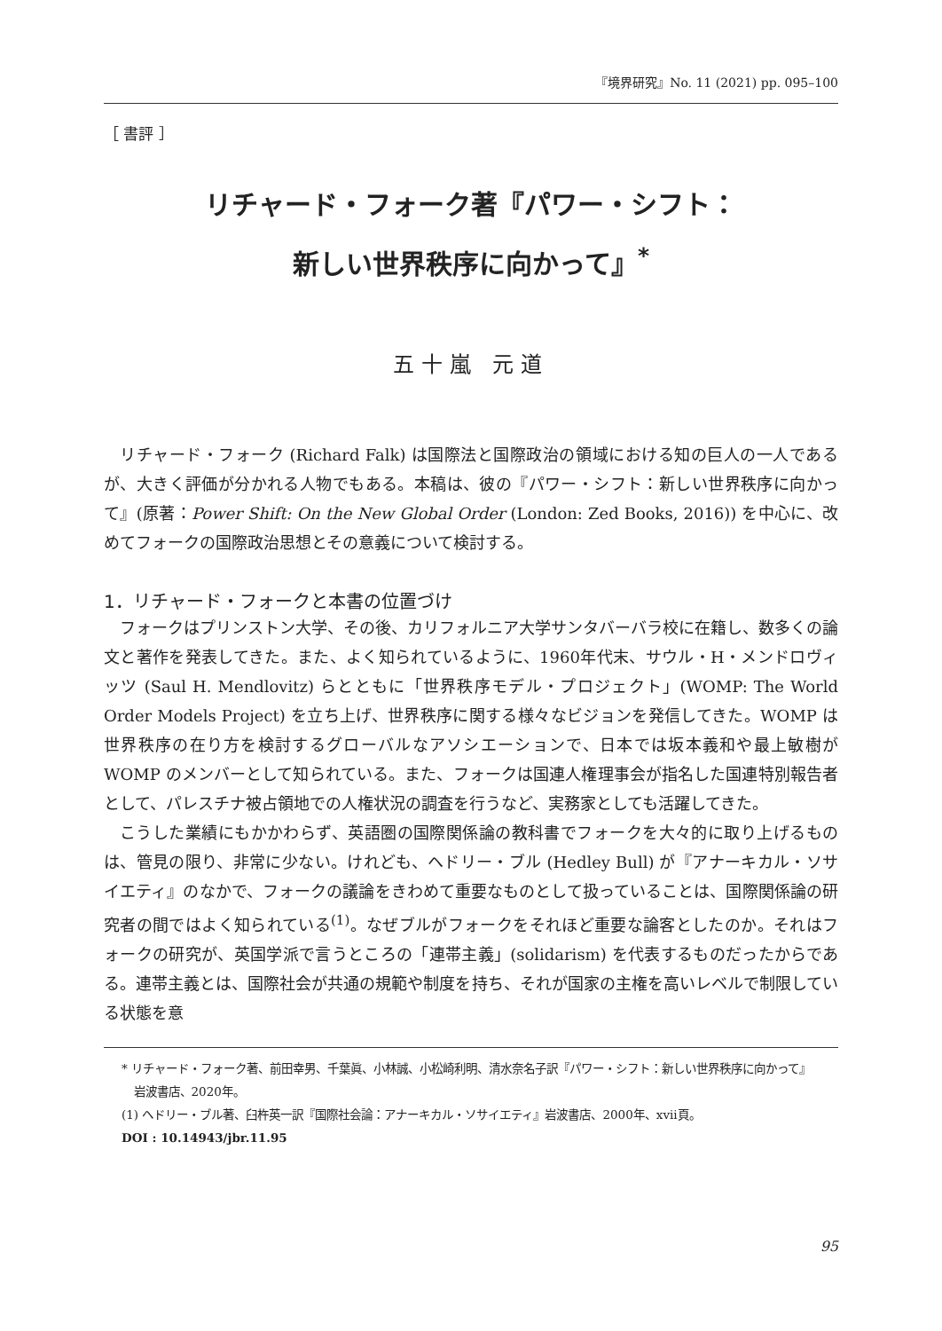『境界研究』No. 11 (2021) pp. 095–100
［ 書評 ］
リチャード・フォーク著『パワー・シフト：
新しい世界秩序に向かって』<sup>*</sup>
五十嵐 元道
リチャード・フォーク (Richard Falk) は国際法と国際政治の領域における知の巨人の一人であるが、大きく評価が分かれる人物でもある。本稿は、彼の『パワー・シフト：新しい世界秩序に向かって』(原著：Power Shift: On the New Global Order (London: Zed Books, 2016)) を中心に、改めてフォークの国際政治思想とその意義について検討する。
1．リチャード・フォークと本書の位置づけ
フォークはプリンストン大学、その後、カリフォルニア大学サンタバーバラ校に在籍し、数多くの論文と著作を発表してきた。また、よく知られているように、1960年代末、サウル・H・メンドロヴィッツ (Saul H. Mendlovitz) らとともに「世界秩序モデル・プロジェクト」(WOMP: The World Order Models Project) を立ち上げ、世界秩序に関する様々なビジョンを発信してきた。WOMP は世界秩序の在り方を検討するグローバルなアソシエーションで、日本では坂本義和や最上敏樹が WOMP のメンバーとして知られている。また、フォークは国連人権理事会が指名した国連特別報告者として、パレスチナ被占領地での人権状況の調査を行うなど、実務家としても活躍してきた。
こうした業績にもかかわらず、英語圏の国際関係論の教科書でフォークを大々的に取り上げるものは、管見の限り、非常に少ない。けれども、ヘドリー・ブル (Hedley Bull) が『アナーキカル・ソサイエティ』のなかで、フォークの議論をきわめて重要なものとして扱っていることは、国際関係論の研究者の間ではよく知られている<sup>(1)</sup>。なぜブルがフォークをそれほど重要な論客としたのか。それはフォークの研究が、英国学派で言うところの「連帯主義」(solidarism) を代表するものだったからである。連帯主義とは、国際社会が共通の規範や制度を持ち、それが国家の主権を高いレベルで制限している状態を意
* リチャード・フォーク著、前田幸男、千葉眞、小林誠、小松崎利明、清水奈名子訳『パワー・シフト：新しい世界秩序に向かって』岩波書店、2020年。
(1) ヘドリー・ブル著、臼杵英一訳『国際社会論：アナーキカル・ソサイエティ』岩波書店、2000年、xvii頁。
DOI : 10.14943/jbr.11.95
95